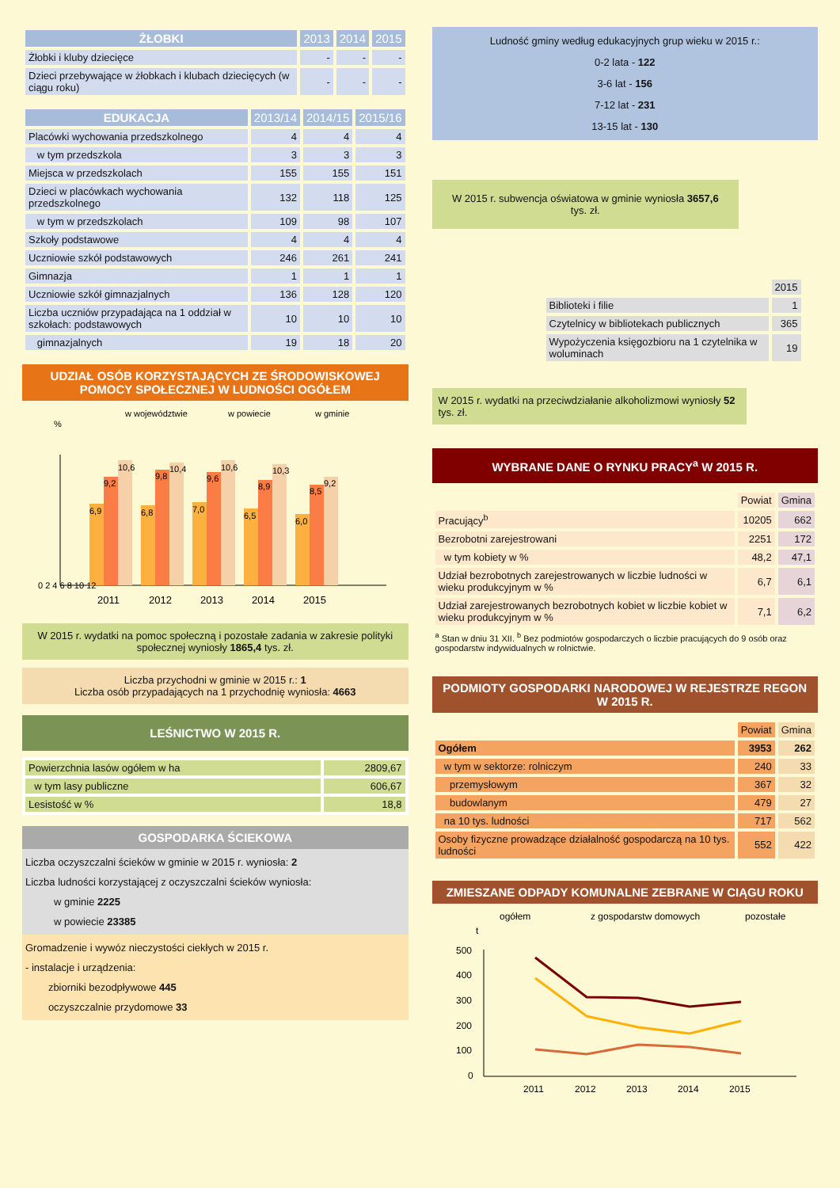| ŻŁOBKI | 2013 | 2014 | 2015 |
| --- | --- | --- | --- |
| Żłobki i kluby dziecięce | - | - | - |
| Dzieci przebywające w żłobkach i klubach dziecięcych (w ciągu roku) | - | - | - |
| EDUKACJA | 2013/14 | 2014/15 | 2015/16 |
| --- | --- | --- | --- |
| Placówki wychowania przedszkolnego | 4 | 4 | 4 |
| w tym przedszkola | 3 | 3 | 3 |
| Miejsca w przedszkolach | 155 | 155 | 151 |
| Dzieci w placówkach wychowania przedszkolnego | 132 | 118 | 125 |
| w tym w przedszkolach | 109 | 98 | 107 |
| Szkoły podstawowe | 4 | 4 | 4 |
| Uczniowie szkół podstawowych | 246 | 261 | 241 |
| Gimnazja | 1 | 1 | 1 |
| Uczniowie szkół gimnazjalnych | 136 | 128 | 120 |
| Liczba uczniów przypadająca na 1 oddział w szkołach: podstawowych | 10 | 10 | 10 |
| gimnazjalnych | 19 | 18 | 20 |
UDZIAŁ OSÓB KORZYSTAJĄCYCH ZE ŚRODOWISKOWEJ POMOCY SPOŁECZNEJ W LUDNOŚCI OGÓŁEM
w województwie
w powiecie
w gminie
%
6,9
9,2
10,6
6,8
9,8
10,4
7,0
9,6
10,6
6,5
8,9
10,3
6,0
8,5
9,2
0 2 4 6 8 10 12
2011
2012
2013
2014
2015
W 2015 r. wydatki na pomoc społeczną i pozostałe zadania w zakresie polityki społecznej wyniosły 1865,4 tys. zł.
Liczba przychodni w gminie w 2015 r.: 1
Liczba osób przypadających na 1 przychodnię wyniosła: 4663
LEŚNICTWO W 2015 R.
| Powierzchnia lasów ogółem w ha | 2809,67 |
| w tym lasy publiczne | 606,67 |
| Lesistość w % | 18,8 |
GOSPODARKA ŚCIEKOWA
Liczba oczyszczalni ścieków w gminie w 2015 r. wyniosła: 2
Liczba ludności korzystającej z oczyszczalni ścieków wyniosła:
w gminie 2225
w powiecie 23385
Gromadzenie i wywóz nieczystości ciekłych w 2015 r.
- instalacje i urządzenia:
zbiorniki bezodpływowe 445
oczyszczalnie przydomowe 33
Ludność gminy według edukacyjnych grup wieku w 2015 r.:
0-2 lata - 122
3-6 lat - 156
7-12 lat - 231
13-15 lat - 130
W 2015 r. subwencja oświatowa w gminie wyniosła 3657,6 tys. zł.
| | 2015 |
| Biblioteki i filie | 1 |
| Czytelnicy w bibliotekach publicznych | 365 |
| Wypożyczenia księgozbioru na 1 czytelnika w woluminach | 19 |
W 2015 r. wydatki na przeciwdziałanie alkoholizmowi wyniosły 52 tys. zł.
WYBRANE DANE O RYNKU PRACY<sup>a</sup> W 2015 R.
| | Powiat | Gmina |
| --- | --- | --- |
| Pracujący<sup>b</sup> | 10205 | 662 |
| Bezrobotni zarejestrowani | 2251 | 172 |
| w tym kobiety w % | 48,2 | 47,1 |
| Udział bezrobotnych zarejestrowanych w liczbie ludności w wieku produkcyjnym w % | 6,7 | 6,1 |
| Udział zarejestrowanych bezrobotnych kobiet w liczbie kobiet w wieku produkcyjnym w % | 7,1 | 6,2 |
<sup>a</sup> Stan w dniu 31 XII. <sup>b</sup> Bez podmiotów gospodarczych o liczbie pracujących do 9 osób oraz gospodarstw indywidualnych w rolnictwie.
PODMIOTY GOSPODARKI NARODOWEJ W REJESTRZE REGON W 2015 R.
| | Powiat | Gmina |
| --- | --- | --- |
| Ogółem | 3953 | 262 |
| w tym w sektorze: rolniczym | 240 | 33 |
| przemysłowym | 367 | 32 |
| budowlanym | 479 | 27 |
| na 10 tys. ludności | 717 | 562 |
| Osoby fizyczne prowadzące działalność gospodarczą na 10 tys. ludności | 552 | 422 |
ZMIESZANE ODPADY KOMUNALNE ZEBRANE W CIĄGU ROKU
ogółem
z gospodarstw domowych
pozostałe
t
500
400
300
200
100
0
2011
2012
2013
2014
2015